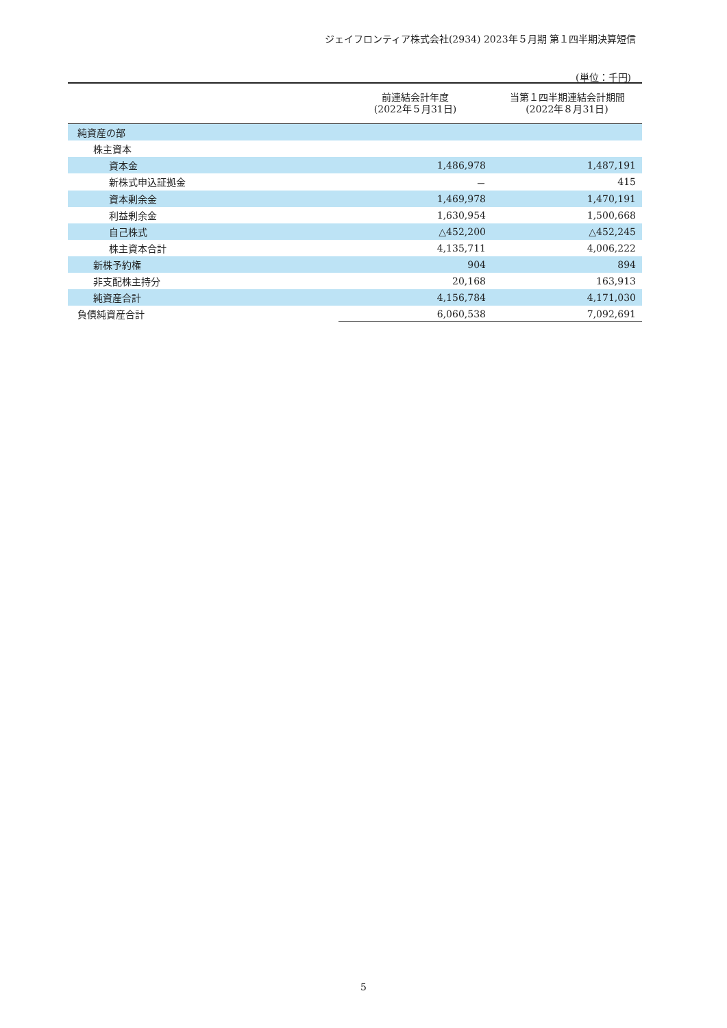ジェイフロンティア株式会社(2934) 2023年５月期 第１四半期決算短信
(単位：千円)
| | 前連結会計年度 (2022年５月31日) | 当第１四半期連結会計期間 (2022年８月31日) |
| --- | --- | --- |
| 純資産の部 | | |
| 株主資本 | | |
| 資本金 | 1,486,978 | 1,487,191 |
| 新株式申込証拠金 | － | 415 |
| 資本剰余金 | 1,469,978 | 1,470,191 |
| 利益剰余金 | 1,630,954 | 1,500,668 |
| 自己株式 | △452,200 | △452,245 |
| 株主資本合計 | 4,135,711 | 4,006,222 |
| 新株予約権 | 904 | 894 |
| 非支配株主持分 | 20,168 | 163,913 |
| 純資産合計 | 4,156,784 | 4,171,030 |
| 負債純資産合計 | 6,060,538 | 7,092,691 |
5